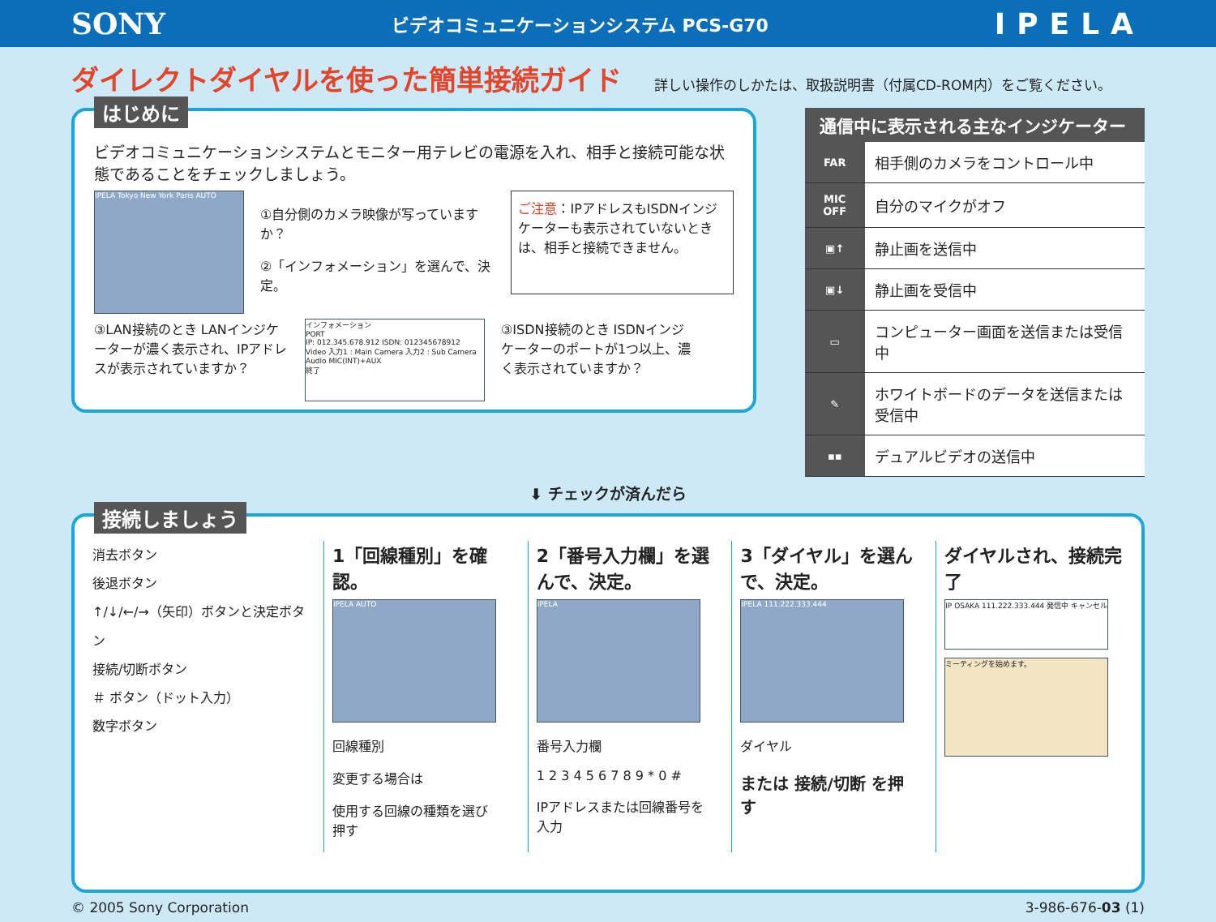SONY
ビデオコミュニケーションシステム PCS-G70
IPELA
ダイレクトダイヤルを使った簡単接続ガイド
詳しい操作のしかたは、取扱説明書（付属CD-ROM内）をご覧ください。
はじめに
ビデオコミュニケーションシステムとモニター用テレビの電源を入れ、相手と接続可能な状態であることをチェックしましょう。
IPELA Tokyo New York Paris AUTO
①自分側のカメラ映像が写っていますか？
②「インフォメーション」を選んで、決定。
ご注意：IPアドレスもISDNインジケーターも表示されていないときは、相手と接続できません。
③LAN接続のとき LANインジケーターが濃く表示され、IPアドレスが表示されていますか？
インフォメーション
PORT
IP: 012.345.678.912 ISDN: 012345678912
Video 入力1 : Main Camera 入力2 : Sub Camera Audio MIC(INT)+AUX
終了
③ISDN接続のとき ISDNインジケーターのポートが1つ以上、濃く表示されていますか？
| 通信中に表示される主なインジケーター | |
| --- | --- |
| FAR | 相手側のカメラをコントロール中 |
| MIC OFF | 自分のマイクがオフ |
| ▣↑ | 静止画を送信中 |
| ▣↓ | 静止画を受信中 |
| ▭ | コンピューター画面を送信または受信中 |
| ✎ | ホワイトボードのデータを送信または受信中 |
| ▪▪ | デュアルビデオの送信中 |
⬇ チェックが済んだら
接続しましょう
消去ボタン
後退ボタン
↑/↓/←/→（矢印）ボタンと決定ボタン
接続/切断ボタン
＃ ボタン（ドット入力）
数字ボタン
1「回線種別」を確認。
IPELA AUTO
回線種別
変更する場合は
使用する回線の種類を選び　押す
2「番号入力欄」を選んで、決定。
IPELA
番号入力欄
1 2 3 4 5 6 7 8 9 * 0 #
IPアドレスまたは回線番号を入力
3「ダイヤル」を選んで、決定。
IPELA 111.222.333.444
ダイヤル
または 接続/切断 を押す
ダイヤルされ、接続完了
IP OSAKA 111.222.333.444 発信中 キャンセル
ミーティングを始めます。
© 2005 Sony Corporation 3-986-676-03 (1)